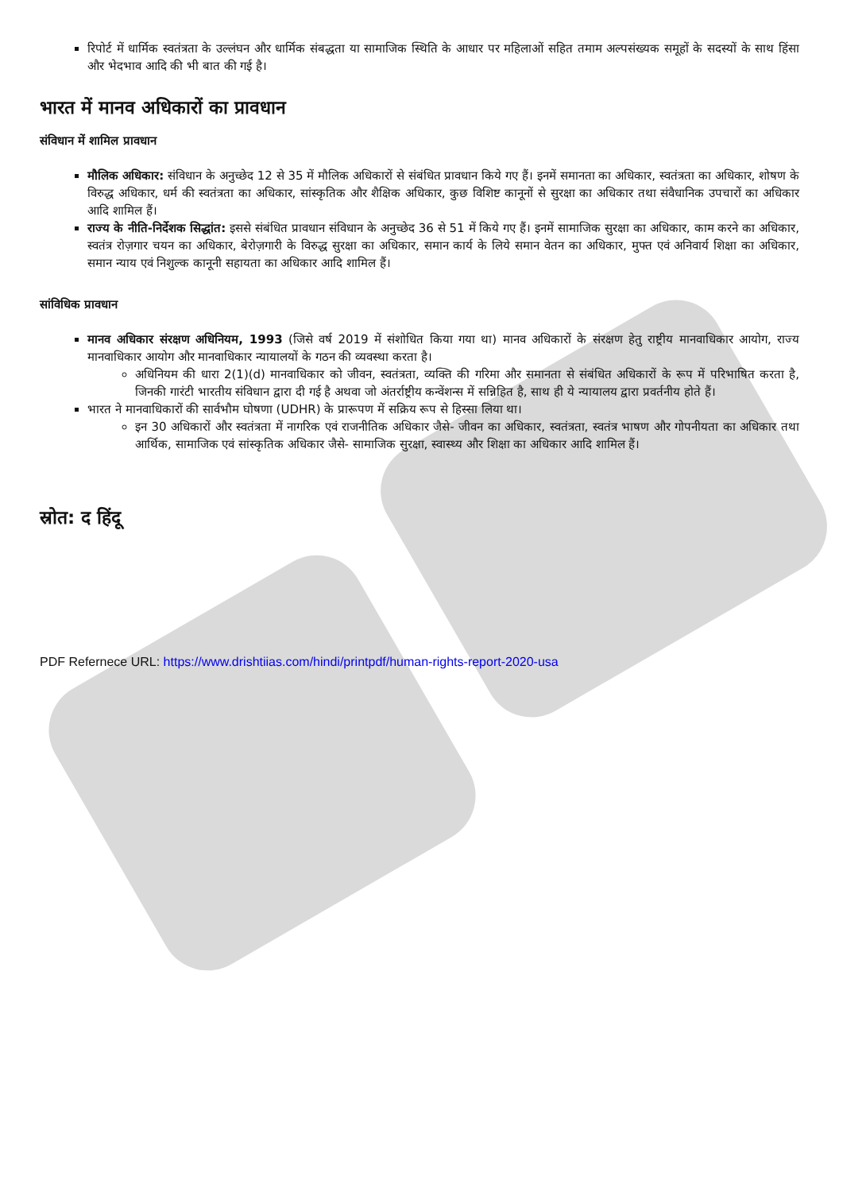रिपोर्ट में धार्मिक स्वतंत्रता के उल्लंघन और धार्मिक संबद्धता या सामाजिक स्थिति के आधार पर महिलाओं सहित तमाम अल्पसंख्यक समूहों के सदस्यों के साथ हिंसा और भेदभाव आदि की भी बात की गई है।
भारत में मानव अधिकारों का प्रावधान
संविधान में शामिल प्रावधान
मौलिक अधिकार: संविधान के अनुच्छेद 12 से 35 में मौलिक अधिकारों से संबंधित प्रावधान किये गए हैं। इनमें समानता का अधिकार, स्वतंत्रता का अधिकार, शोषण के विरुद्ध अधिकार, धर्म की स्वतंत्रता का अधिकार, सांस्कृतिक और शैक्षिक अधिकार, कुछ विशिष्ट कानूनों से सुरक्षा का अधिकार तथा संवैधानिक उपचारों का अधिकार आदि शामिल हैं।
राज्य के नीति-निर्देशक सिद्धांत: इससे संबंधित प्रावधान संविधान के अनुच्छेद 36 से 51 में किये गए हैं। इनमें सामाजिक सुरक्षा का अधिकार, काम करने का अधिकार, स्वतंत्र रोज़गार चयन का अधिकार, बेरोज़गारी के विरुद्ध सुरक्षा का अधिकार, समान कार्य के लिये समान वेतन का अधिकार, मुफ्त एवं अनिवार्य शिक्षा का अधिकार, समान न्याय एवं निशुल्क कानूनी सहायता का अधिकार आदि शामिल हैं।
सांविधिक प्रावधान
मानव अधिकार संरक्षण अधिनियम, 1993 (जिसे वर्ष 2019 में संशोधित किया गया था) मानव अधिकारों के संरक्षण हेतु राष्ट्रीय मानवाधिकार आयोग, राज्य मानवाधिकार आयोग और मानवाधिकार न्यायालयों के गठन की व्यवस्था करता है।
अधिनियम की धारा 2(1)(d) मानवाधिकार को जीवन, स्वतंत्रता, व्यक्ति की गरिमा और समानता से संबंधित अधिकारों के रूप में परिभाषित करता है, जिनकी गारंटी भारतीय संविधान द्वारा दी गई है अथवा जो अंतर्राष्ट्रीय कन्वेंशन्स में सन्निहित है, साथ ही ये न्यायालय द्वारा प्रवर्तनीय होते हैं।
भारत ने मानवाधिकारों की सार्वभौम घोषणा (UDHR) के प्रारूपण में सक्रिय रूप से हिस्सा लिया था।
इन 30 अधिकारों और स्वतंत्रता में नागरिक एवं राजनीतिक अधिकार जैसे- जीवन का अधिकार, स्वतंत्रता, स्वतंत्र भाषण और गोपनीयता का अधिकार तथा आर्थिक, सामाजिक एवं सांस्कृतिक अधिकार जैसे- सामाजिक सुरक्षा, स्वास्थ्य और शिक्षा का अधिकार आदि शामिल हैं।
स्रोत: द हिंदू
PDF Refernece URL: https://www.drishtiias.com/hindi/printpdf/human-rights-report-2020-usa